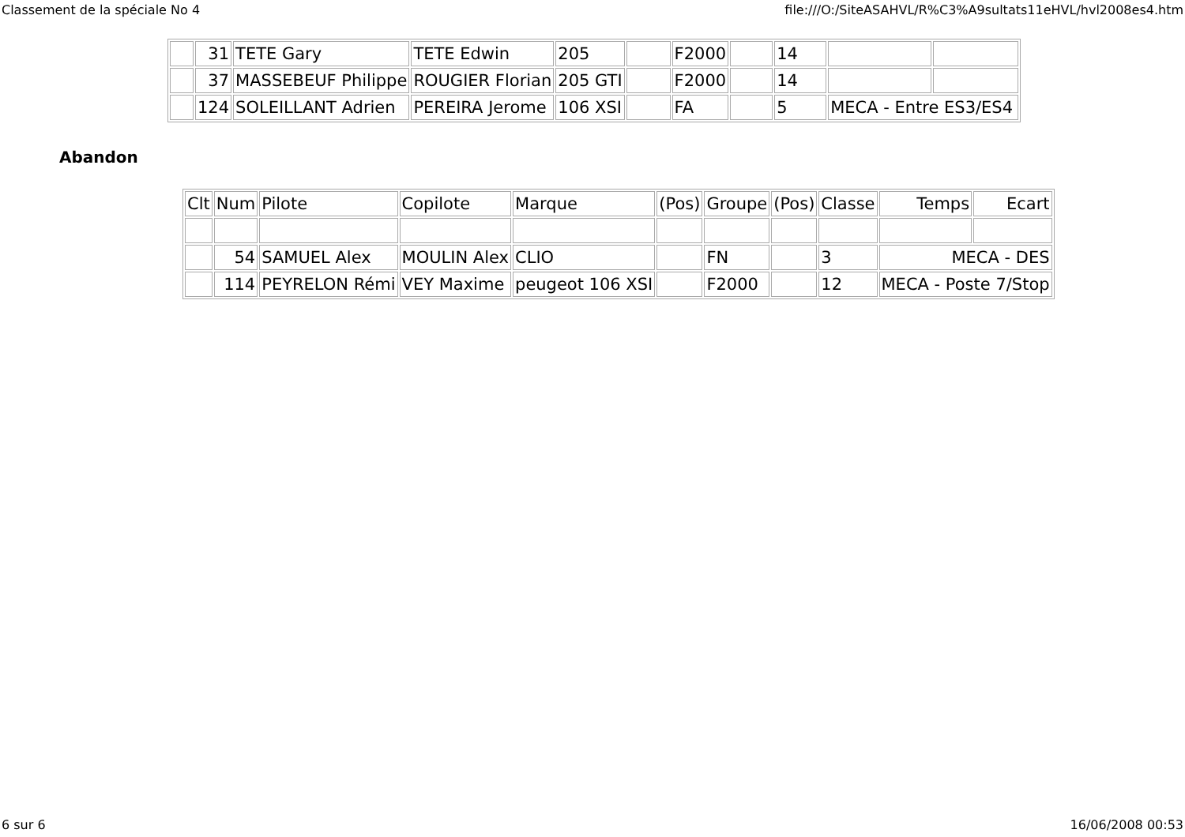Classement de la spéciale No 4 file:///O:/SiteASAHVL/R%C3%A9sultats11eHVL/hvl2008es4.htm
| | 31 | TETE Gary | TETE Edwin | 205 | | F2000 | | 14 | | |
| | 37 | MASSEBEUF Philippe | ROUGIER Florian | 205 GTI | | F2000 | | 14 | | |
| | 124 | SOLEILLANT Adrien | PEREIRA Jerome | 106 XSI | | FA | | 5 | MECA - Entre ES3/ES4 | |
Abandon
| Clt | Num | Pilote | Copilote | Marque | (Pos) | Groupe | (Pos) | Classe | Temps | Ecart |
| --- | --- | --- | --- | --- | --- | --- | --- | --- | --- | --- |
| | 54 | SAMUEL Alex | MOULIN Alex | CLIO | | FN | | 3 | MECA - DES | |
| | 114 | PEYRELON Rémi | VEY Maxime | peugeot 106 XSI | | F2000 | | 12 | MECA - Poste 7/Stop | |
6 sur 6 16/06/2008 00:53